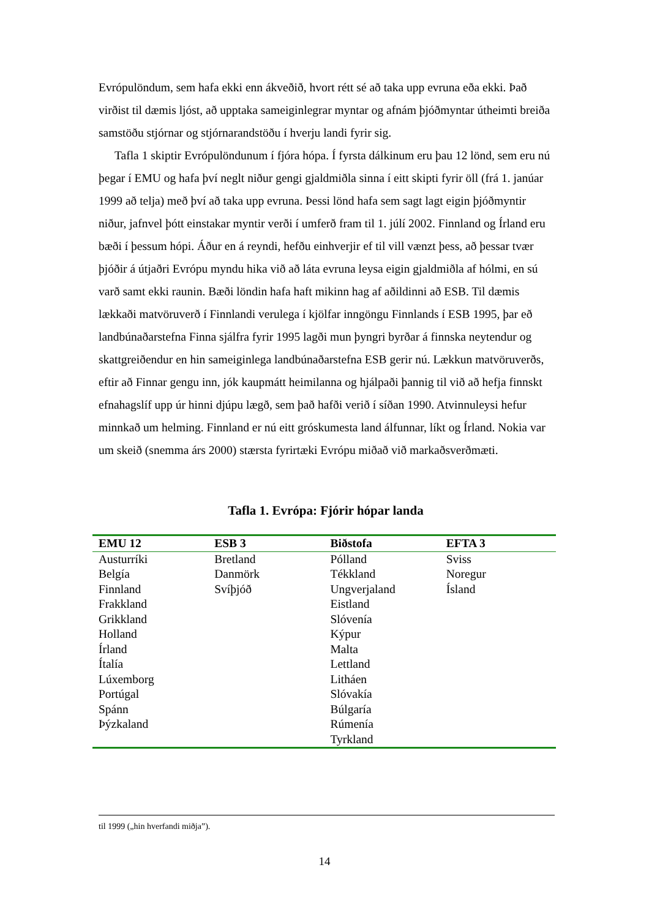Evrópulöndum, sem hafa ekki enn ákveðið, hvort rétt sé að taka upp evruna eða ekki. Það virðist til dæmis ljóst, að upptaka sameiginlegrar myntar og afnám þjóðmyntar útheimti breiða samstöðu stjórnar og stjórnarandstöðu í hverju landi fyrir sig.
Tafla 1 skiptir Evrópulöndunum í fjóra hópa. Í fyrsta dálkinum eru þau 12 lönd, sem eru nú þegar í EMU og hafa því neglt niður gengi gjaldmiðla sinna í eitt skipti fyrir öll (frá 1. janúar 1999 að telja) með því að taka upp evruna. Þessi lönd hafa sem sagt lagt eigin þjóðmyntir niður, jafnvel þótt einstakar myntir verði í umferð fram til 1. júlí 2002. Finnland og Írland eru bæði í þessum hópi. Áður en á reyndi, hefðu einhverjir ef til vill vænzt þess, að þessar tvær þjóðir á útjaðri Evrópu myndu hika við að láta evruna leysa eigin gjaldmiðla af hólmi, en sú varð samt ekki raunin. Bæði löndin hafa haft mikinn hag af aðildinni að ESB. Til dæmis lækkaði matvöruverð í Finnlandi verulega í kjölfar inngöngu Finnlands í ESB 1995, þar eð landbúnaðarstefna Finna sjálfra fyrir 1995 lagði mun þyngri byrðar á finnska neytendur og skattgreiðendur en hin sameiginlega landbúnaðarstefna ESB gerir nú. Lækkun matvöruverðs, eftir að Finnar gengu inn, jók kaupmátt heimilanna og hjálpaði þannig til við að hefja finnskt efnahagslíf upp úr hinni djúpu lægð, sem það hafði verið í síðan 1990. Atvinnuleysi hefur minnkað um helming. Finnland er nú eitt gróskumesta land álfunnar, líkt og Írland. Nokia var um skeið (snemma árs 2000) stærsta fyrirtæki Evrópu miðað við markaðsverðmæti.
Tafla 1. Evrópa: Fjórir hópar landa
| EMU 12 | ESB 3 | Biðstofa | EFTA 3 |
| --- | --- | --- | --- |
| Austurríki Belgía Finnland Frakkland Grikkland Holland Írland Ítalía Lúxemborg Portúgal Spánn Þýzkaland | Bretland Danmörk Svíþjóð | Pólland Tékkland Ungverjaland Eistland Slóvenía Kýpur Malta Lettland Litháen Slóvakía Búlgaría Rúmenía Tyrkland | Sviss Noregur Ísland |
til 1999 („hin hverfandi miðja”).
14